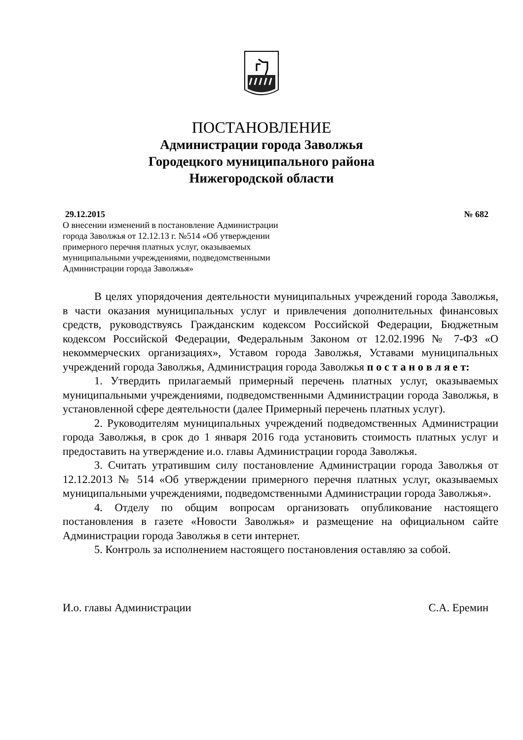ПОСТАНОВЛЕНИЕ
Администрации города Заволжья
Городецкого муниципального района
Нижегородской области
29.12.2015 № 682
О внесении изменений в постановление Администрации города Заволжья от 12.12.13 г. №514 «Об утверждении примерного перечня платных услуг, оказываемых муниципальными учреждениями, подведомственными Администрации города Заволжья»
В целях упорядочения деятельности муниципальных учреждений города Заволжья, в части оказания муниципальных услуг и привлечения дополнительных финансовых средств, руководствуясь Гражданским кодексом Российской Федерации, Бюджетным кодексом Российской Федерации, Федеральным Законом от 12.02.1996 № 7-ФЗ «О некоммерческих организациях», Уставом города Заволжья, Уставами муниципальных учреждений города Заволжья, Администрация города Заволжья п о с т а н о в л я е т:
1. Утвердить прилагаемый примерный перечень платных услуг, оказываемых муниципальными учреждениями, подведомственными Администрации города Заволжья, в установленной сфере деятельности (далее Примерный перечень платных услуг).
2. Руководителям муниципальных учреждений подведомственных Администрации города Заволжья, в срок до 1 января 2016 года установить стоимость платных услуг и предоставить на утверждение и.о. главы Администрации города Заволжья.
3. Считать утратившим силу постановление Администрации города Заволжья от 12.12.2013 № 514 «Об утверждении примерного перечня платных услуг, оказываемых муниципальными учреждениями, подведомственными Администрации города Заволжья».
4. Отделу по общим вопросам организовать опубликование настоящего постановления в газете «Новости Заволжья» и размещение на официальном сайте Администрации города Заволжья в сети интернет.
5. Контроль за исполнением настоящего постановления оставляю за собой.
И.о. главы Администрации С.А. Еремин